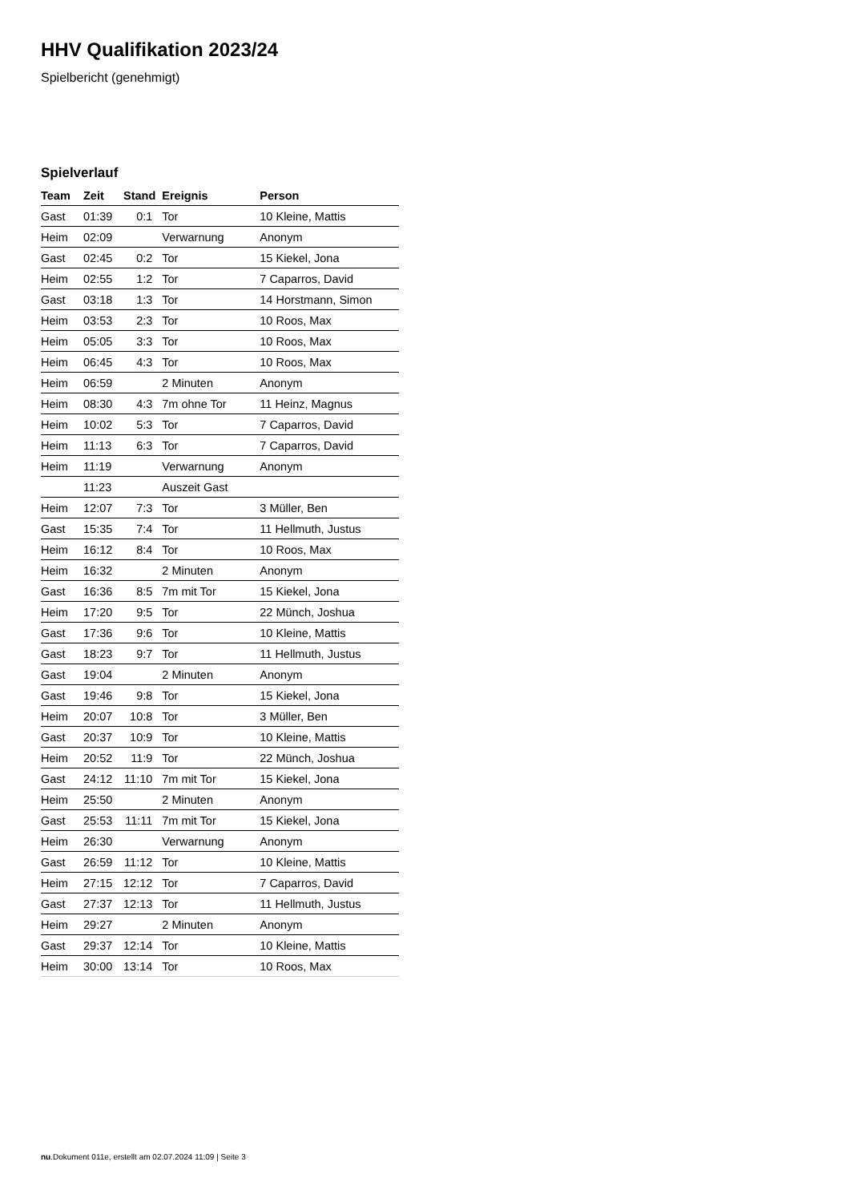HHV Qualifikation 2023/24
Spielbericht (genehmigt)
Spielverlauf
| Team | Zeit | Stand | Ereignis | Person |
| --- | --- | --- | --- | --- |
| Gast | 01:39 | 0:1 | Tor | 10 Kleine, Mattis |
| Heim | 02:09 | | Verwarnung | Anonym |
| Gast | 02:45 | 0:2 | Tor | 15 Kiekel, Jona |
| Heim | 02:55 | 1:2 | Tor | 7 Caparros, David |
| Gast | 03:18 | 1:3 | Tor | 14 Horstmann, Simon |
| Heim | 03:53 | 2:3 | Tor | 10 Roos, Max |
| Heim | 05:05 | 3:3 | Tor | 10 Roos, Max |
| Heim | 06:45 | 4:3 | Tor | 10 Roos, Max |
| Heim | 06:59 | | 2 Minuten | Anonym |
| Heim | 08:30 | 4:3 | 7m ohne Tor | 11 Heinz, Magnus |
| Heim | 10:02 | 5:3 | Tor | 7 Caparros, David |
| Heim | 11:13 | 6:3 | Tor | 7 Caparros, David |
| Heim | 11:19 | | Verwarnung | Anonym |
| | 11:23 | | Auszeit Gast | |
| Heim | 12:07 | 7:3 | Tor | 3 Müller, Ben |
| Gast | 15:35 | 7:4 | Tor | 11 Hellmuth, Justus |
| Heim | 16:12 | 8:4 | Tor | 10 Roos, Max |
| Heim | 16:32 | | 2 Minuten | Anonym |
| Gast | 16:36 | 8:5 | 7m mit Tor | 15 Kiekel, Jona |
| Heim | 17:20 | 9:5 | Tor | 22 Münch, Joshua |
| Gast | 17:36 | 9:6 | Tor | 10 Kleine, Mattis |
| Gast | 18:23 | 9:7 | Tor | 11 Hellmuth, Justus |
| Gast | 19:04 | | 2 Minuten | Anonym |
| Gast | 19:46 | 9:8 | Tor | 15 Kiekel, Jona |
| Heim | 20:07 | 10:8 | Tor | 3 Müller, Ben |
| Gast | 20:37 | 10:9 | Tor | 10 Kleine, Mattis |
| Heim | 20:52 | 11:9 | Tor | 22 Münch, Joshua |
| Gast | 24:12 | 11:10 | 7m mit Tor | 15 Kiekel, Jona |
| Heim | 25:50 | | 2 Minuten | Anonym |
| Gast | 25:53 | 11:11 | 7m mit Tor | 15 Kiekel, Jona |
| Heim | 26:30 | | Verwarnung | Anonym |
| Gast | 26:59 | 11:12 | Tor | 10 Kleine, Mattis |
| Heim | 27:15 | 12:12 | Tor | 7 Caparros, David |
| Gast | 27:37 | 12:13 | Tor | 11 Hellmuth, Justus |
| Heim | 29:27 | | 2 Minuten | Anonym |
| Gast | 29:37 | 12:14 | Tor | 10 Kleine, Mattis |
| Heim | 30:00 | 13:14 | Tor | 10 Roos, Max |
nu.Dokument 011e, erstellt am 02.07.2024 11:09 | Seite 3